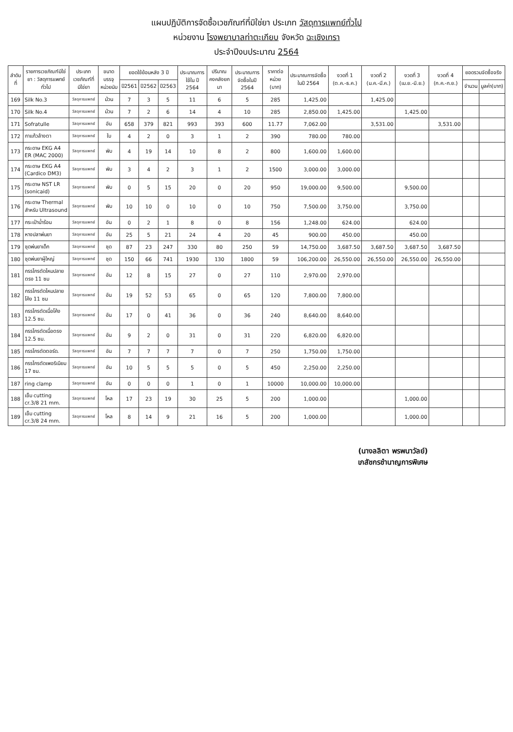แผนปฏิบัติการจัดซื้อเวชภัณฑ์ที่มิใช่ยา ประเภท วัสดุการแพทย์ทั่วไป
หน่วยงาน โรงพยาบาลท่าตะเกียบ จังหวัด ฉะเชิงเทรา
ประจำปีงบประมาณ 2564
| ลำดับที่ | รายการเวชภัณฑ์มิใช่ยา : วัสดุการแพทย์ทั่วไป | ประเภทเวชภัณฑ์ที่มิใช่ยา | ขนาดบรรจุหน่วยนับ | ยอดใช้ย้อนหลัง 3 ปี | | | ประมาณการใช้ใน ปี 2564 | ปริมาณคงคลังยกมา | ประมาณการจัดซื้อในปี 2564 | ราคาต่อหน่วย (บาท) | ประมาณการจัดซื้อในปี 2564 | งวดที่ 1 (ต.ค.-ธ.ค.) | งวดที่ 2 (ม.ค.-มี.ค.) | งวดที่ 3 (เม.ย.-มิ.ย.) | งวดที่ 4 (ก.ค.-ก.ย.) | ยอดรวมจัดซื้อจริง | |
| --- | --- | --- | --- | --- | --- | --- | --- | --- | --- | --- | --- | --- | --- | --- | --- | --- | --- |
| | | | | ปี2561 | ปี2562 | ปี2563 | | | | | | | | | | จำนวน | มูลค่า(บาท) |
| 169 | Silk No.3 | วัสดุการแพทย์ | ม้วน | 7 | 3 | 5 | 11 | 6 | 5 | 285 | 1,425.00 | | 1,425.00 | | | | |
| 170 | Silk No.4 | วัสดุการแพทย์ | ม้วน | 7 | 2 | 6 | 14 | 4 | 10 | 285 | 2,850.00 | 1,425.00 | | 1,425.00 | | | |
| 171 | Sofratulle | วัสดุการแพทย์ | อัน | 658 | 379 | 821 | 993 | 393 | 600 | 11.77 | 7,062.00 | | 3,531.00 | | 3,531.00 | | |
| 172 | กาแก้วล้างตา | วัสดุการแพทย์ | ใบ | 4 | 2 | 0 | 3 | 1 | 2 | 390 | 780.00 | 780.00 | | | | | |
| 173 | กระดาษ EKG A4 ER (MAC 2000) | วัสดุการแพทย์ | พับ | 4 | 19 | 14 | 10 | 8 | 2 | 800 | 1,600.00 | 1,600.00 | | | | | |
| 174 | กระดาษ EKG A4 (Cardico DM3) | วัสดุการแพทย์ | พับ | 3 | 4 | 2 | 3 | 1 | 2 | 1500 | 3,000.00 | 3,000.00 | | | | | |
| 175 | กระดาษ NST LR (sonicaid) | วัสดุการแพทย์ | พับ | 0 | 5 | 15 | 20 | 0 | 20 | 950 | 19,000.00 | 9,500.00 | | 9,500.00 | | | |
| 176 | กระดาษ Thermal สำหรับ Ultrasound | วัสดุการแพทย์ | พับ | 10 | 10 | 0 | 10 | 0 | 10 | 750 | 7,500.00 | 3,750.00 | | 3,750.00 | | | |
| 177 | กระเป๋าน้ำร้อน | วัสดุการแพทย์ | อัน | 0 | 2 | 1 | 8 | 0 | 8 | 156 | 1,248.00 | 624.00 | | 624.00 | | | |
| 178 | หางปลาพ่นยา | วัสดุการแพทย์ | อัน | 25 | 5 | 21 | 24 | 4 | 20 | 45 | 900.00 | 450.00 | | 450.00 | | | |
| 179 | ชุดพ่นยาเด็ก | วัสดุการแพทย์ | ชุด | 87 | 23 | 247 | 330 | 80 | 250 | 59 | 14,750.00 | 3,687.50 | 3,687.50 | 3,687.50 | 3,687.50 | | |
| 180 | ชุดพ่นยาผู้ใหญ่ | วัสดุการแพทย์ | ชุด | 150 | 66 | 741 | 1930 | 130 | 1800 | 59 | 106,200.00 | 26,550.00 | 26,550.00 | 26,550.00 | 26,550.00 | | |
| 181 | กรรไกรตัดไหมปลายตรง 11 ซม | วัสดุการแพทย์ | อัน | 12 | 8 | 15 | 27 | 0 | 27 | 110 | 2,970.00 | 2,970.00 | | | | | |
| 182 | กรรไกรตัดไหมปลายโค้ง 11 ซม | วัสดุการแพทย์ | อัน | 19 | 52 | 53 | 65 | 0 | 65 | 120 | 7,800.00 | 7,800.00 | | | | | |
| 183 | กรรไกรตัดเนื้อโค้ง 12.5 ซม. | วัสดุการแพทย์ | อัน | 17 | 0 | 41 | 36 | 0 | 36 | 240 | 8,640.00 | 8,640.00 | | | | | |
| 184 | กรรไกรตัดเนื้อตรง 12.5 ซม. | วัสดุการแพทย์ | อัน | 9 | 2 | 0 | 31 | 0 | 31 | 220 | 6,820.00 | 6,820.00 | | | | | |
| 185 | กรรไกรตัดตอร์ด. | วัสดุการแพทย์ | อัน | 7 | 7 | 7 | 7 | 0 | 7 | 250 | 1,750.00 | 1,750.00 | | | | | |
| 186 | กรรไกรตัดเพอริเนียม 17 ซม. | วัสดุการแพทย์ | อัน | 10 | 5 | 5 | 5 | 0 | 5 | 450 | 2,250.00 | 2,250.00 | | | | | |
| 187 | ring clamp | วัสดุการแพทย์ | อัน | 0 | 0 | 0 | 1 | 0 | 1 | 10000 | 10,000.00 | 10,000.00 | | | | | |
| 188 | เข็ม cutting cr.3/8 21 mm. | วัสดุการแพทย์ | โหล | 17 | 23 | 19 | 30 | 25 | 5 | 200 | 1,000.00 | | | 1,000.00 | | | |
| 189 | เข็ม cutting cr.3/8 24 mm. | วัสดุการแพทย์ | โหล | 8 | 14 | 9 | 21 | 16 | 5 | 200 | 1,000.00 | | | 1,000.00 | | | |
(นางลลิตา พรพนาวัลย์)
เภสัชกรชำนาญการพิเศษ